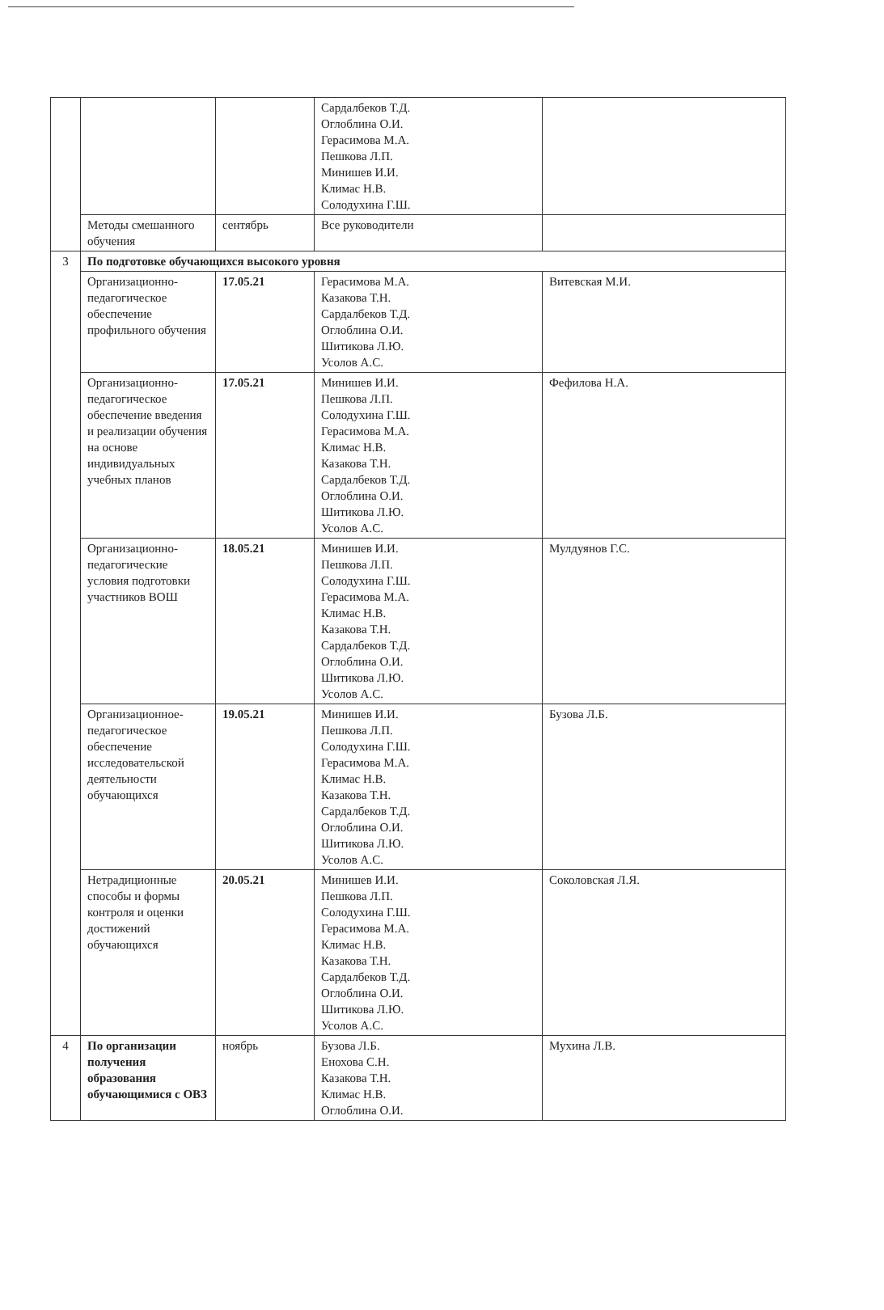| | | | Сардалбеков Т.Д. Оглоблина О.И. Герасимова М.А. Пешкова Л.П. Минишев И.И. Климас Н.В. Солодухина Г.Ш. | |
| | Методы смешанного обучения | сентябрь | Все руководители | |
| 3 | По подготовке обучающихся высокого уровня | | | |
| | Организационно-педагогическое обеспечение профильного обучения | 17.05.21 | Герасимова М.А. Казакова Т.Н. Сардалбеков Т.Д. Оглоблина О.И. Шитикова Л.Ю. Усолов А.С. | Витевская М.И. |
| | Организационно-педагогическое обеспечение введения и реализации обучения на основе индивидуальных учебных планов | 17.05.21 | Минишев И.И. Пешкова Л.П. Солодухина Г.Ш. Герасимова М.А. Климас Н.В. Казакова Т.Н. Сардалбеков Т.Д. Оглоблина О.И. Шитикова Л.Ю. Усолов А.С. | Фефилова Н.А. |
| | Организационно-педагогические условия подготовки участников ВОШ | 18.05.21 | Минишев И.И. Пешкова Л.П. Солодухина Г.Ш. Герасимова М.А. Климас Н.В. Казакова Т.Н. Сардалбеков Т.Д. Оглоблина О.И. Шитикова Л.Ю. Усолов А.С. | Мулдуянов Г.С. |
| | Организационное-педагогическое обеспечение исследовательской деятельности обучающихся | 19.05.21 | Минишев И.И. Пешкова Л.П. Солодухина Г.Ш. Герасимова М.А. Климас Н.В. Казакова Т.Н. Сардалбеков Т.Д. Оглоблина О.И. Шитикова Л.Ю. Усолов А.С. | Бузова Л.Б. |
| | Нетрадиционные способы и формы контроля и оценки достижений обучающихся | 20.05.21 | Минишев И.И. Пешкова Л.П. Солодухина Г.Ш. Герасимова М.А. Климас Н.В. Казакова Т.Н. Сардалбеков Т.Д. Оглоблина О.И. Шитикова Л.Ю. Усолов А.С. | Соколовская Л.Я. |
| 4 | По организации получения образования обучающимися с ОВЗ | ноябрь | Бузова Л.Б. Енохова С.Н. Казакова Т.Н. Климас Н.В. Оглоблина О.И. | Мухина Л.В. |